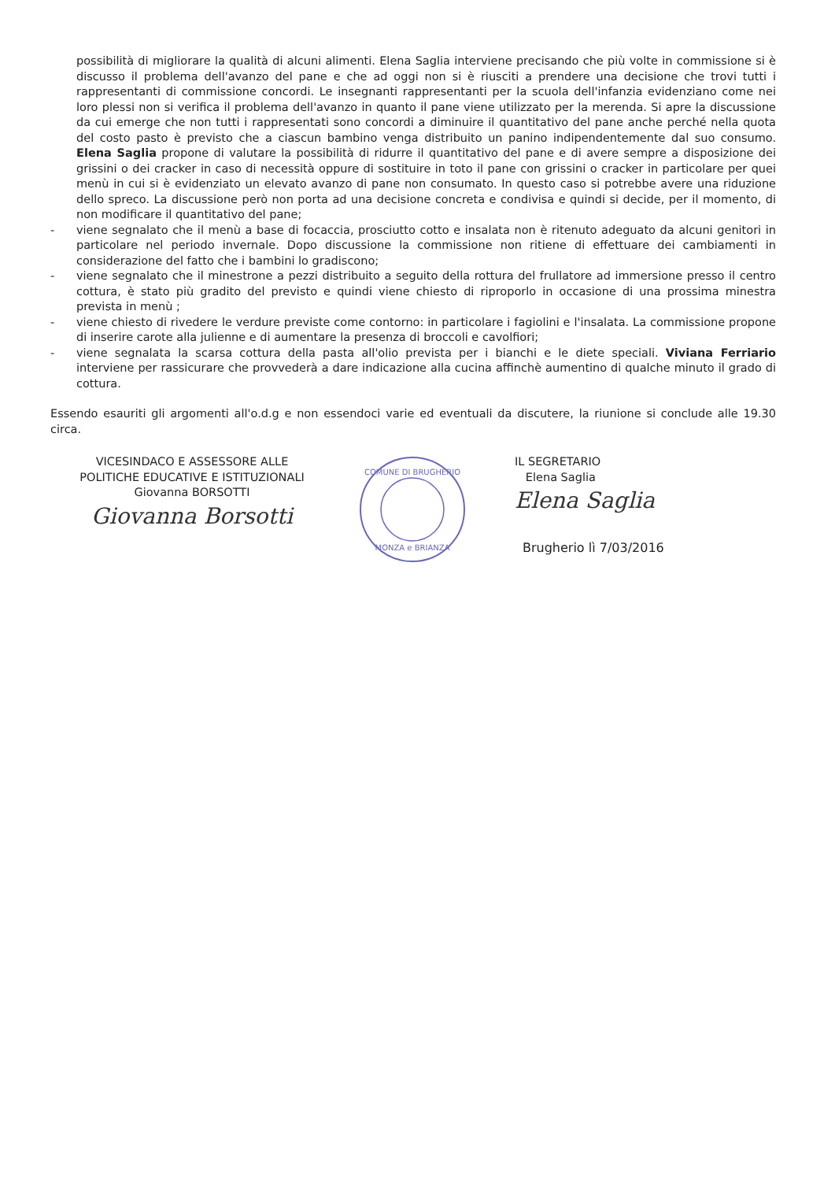possibilità di migliorare la qualità di alcuni alimenti. Elena Saglia interviene precisando che più volte in commissione si è discusso il problema dell'avanzo del pane e che ad oggi non si è riusciti a prendere una decisione che trovi tutti i rappresentanti di commissione concordi. Le insegnanti rappresentanti per la scuola dell'infanzia evidenziano come nei loro plessi non si verifica il problema dell'avanzo in quanto il pane viene utilizzato per la merenda. Si apre la discussione da cui emerge che non tutti i rappresentati sono concordi a diminuire il quantitativo del pane anche perché nella quota del costo pasto è previsto che a ciascun bambino venga distribuito un panino indipendentemente dal suo consumo. Elena Saglia propone di valutare la possibilità di ridurre il quantitativo del pane e di avere sempre a disposizione dei grissini o dei cracker in caso di necessità oppure di sostituire in toto il pane con grissini o cracker in particolare per quei menù in cui si è evidenziato un elevato avanzo di pane non consumato. In questo caso si potrebbe avere una riduzione dello spreco. La discussione però non porta ad una decisione concreta e condivisa e quindi si decide, per il momento, di non modificare il quantitativo del pane;
- viene segnalato che il menù a base di focaccia, prosciutto cotto e insalata non è ritenuto adeguato da alcuni genitori in particolare nel periodo invernale. Dopo discussione la commissione non ritiene di effettuare dei cambiamenti in considerazione del fatto che i bambini lo gradiscono;
- viene segnalato che il minestrone a pezzi distribuito a seguito della rottura del frullatore ad immersione presso il centro cottura, è stato più gradito del previsto e quindi viene chiesto di riproporlo in occasione di una prossima minestra prevista in menù ;
- viene chiesto di rivedere le verdure previste come contorno: in particolare i fagiolini e l'insalata. La commissione propone di inserire carote alla julienne e di aumentare la presenza di broccoli e cavolfiori;
- viene segnalata la scarsa cottura della pasta all'olio prevista per i bianchi e le diete speciali. Viviana Ferriario interviene per rassicurare che provvederà a dare indicazione alla cucina affinchè aumentino di qualche minuto il grado di cottura.
Essendo esauriti gli argomenti all'o.d.g e non essendoci varie ed eventuali da discutere, la riunione si conclude alle 19.30 circa.
VICESINDACO E ASSESSORE ALLE
POLITICHE EDUCATIVE E ISTITUZIONALI
Giovanna BORSOTTI
Giovanna Borsotti
COMUNE DI BRUGHERIO
MONZA e BRIANZA
IL SEGRETARIO
Elena Saglia
Elena Saglia
Brugherio lì 7/03/2016